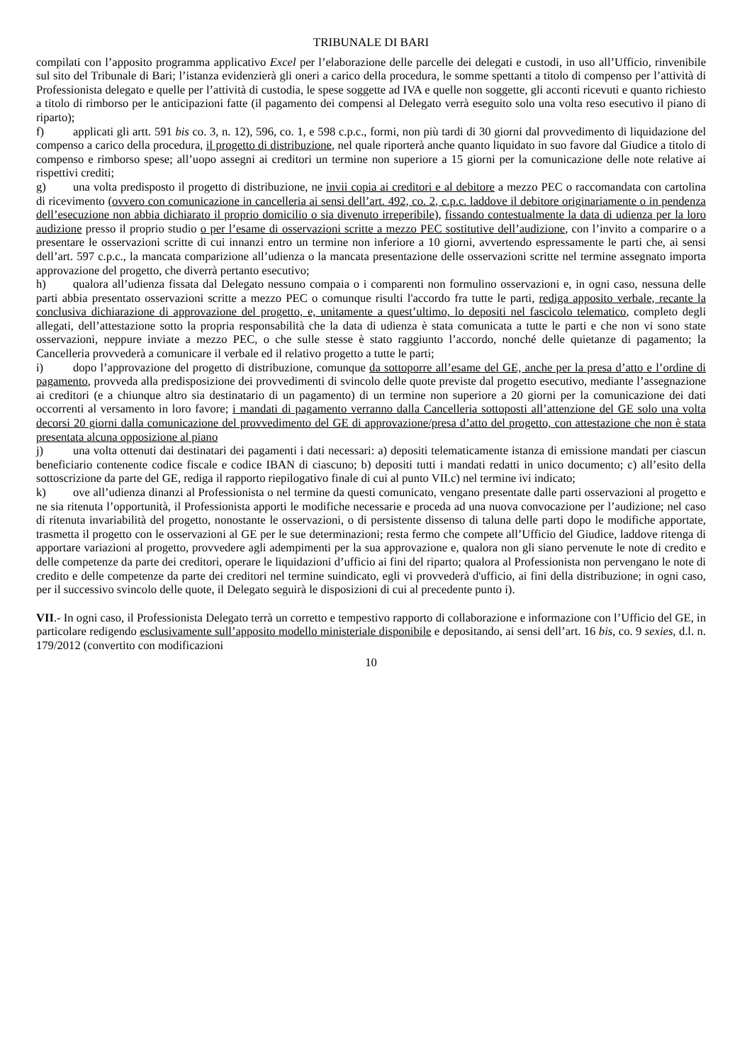TRIBUNALE DI BARI
compilati con l’apposito programma applicativo Excel per l’elaborazione delle parcelle dei delegati e custodi, in uso all’Ufficio, rinvenibile sul sito del Tribunale di Bari; l’istanza evidenzierà gli oneri a carico della procedura, le somme spettanti a titolo di compenso per l’attività di Professionista delegato e quelle per l’attività di custodia, le spese soggette ad IVA e quelle non soggette, gli acconti ricevuti e quanto richiesto a titolo di rimborso per le anticipazioni fatte (il pagamento dei compensi al Delegato verrà eseguito solo una volta reso esecutivo il piano di riparto);
f) applicati gli artt. 591 bis co. 3, n. 12), 596, co. 1, e 598 c.p.c., formi, non più tardi di 30 giorni dal provvedimento di liquidazione del compenso a carico della procedura, il progetto di distribuzione, nel quale riporterà anche quanto liquidato in suo favore dal Giudice a titolo di compenso e rimborso spese; all’uopo assegni ai creditori un termine non superiore a 15 giorni per la comunicazione delle note relative ai rispettivi crediti;
g) una volta predisposto il progetto di distribuzione, ne invii copia ai creditori e al debitore a mezzo PEC o raccomandata con cartolina di ricevimento (ovvero con comunicazione in cancelleria ai sensi dell’art. 492, co. 2, c.p.c. laddove il debitore originariamente o in pendenza dell’esecuzione non abbia dichiarato il proprio domicilio o sia divenuto irreperibile), fissando contestualmente la data di udienza per la loro audizione presso il proprio studio o per l’esame di osservazioni scritte a mezzo PEC sostitutive dell’audizione, con l’invito a comparire o a presentare le osservazioni scritte di cui innanzi entro un termine non inferiore a 10 giorni, avvertendo espressamente le parti che, ai sensi dell’art. 597 c.p.c., la mancata comparizione all’udienza o la mancata presentazione delle osservazioni scritte nel termine assegnato importa approvazione del progetto, che diverrà pertanto esecutivo;
h) qualora all’udienza fissata dal Delegato nessuno compaia o i comparenti non formulino osservazioni e, in ogni caso, nessuna delle parti abbia presentato osservazioni scritte a mezzo PEC o comunque risulti l'accordo fra tutte le parti, rediga apposito verbale, recante la conclusiva dichiarazione di approvazione del progetto, e, unitamente a quest’ultimo, lo depositi nel fascicolo telematico, completo degli allegati, dell’attestazione sotto la propria responsabilità che la data di udienza è stata comunicata a tutte le parti e che non vi sono state osservazioni, neppure inviate a mezzo PEC, o che sulle stesse è stato raggiunto l’accordo, nonché delle quietanze di pagamento; la Cancelleria provvederà a comunicare il verbale ed il relativo progetto a tutte le parti;
i) dopo l’approvazione del progetto di distribuzione, comunque da sottoporre all’esame del GE, anche per la presa d’atto e l’ordine di pagamento, provveda alla predisposizione dei provvedimenti di svincolo delle quote previste dal progetto esecutivo, mediante l’assegnazione ai creditori (e a chiunque altro sia destinatario di un pagamento) di un termine non superiore a 20 giorni per la comunicazione dei dati occorrenti al versamento in loro favore; i mandati di pagamento verranno dalla Cancelleria sottoposti all’attenzione del GE solo una volta decorsi 20 giorni dalla comunicazione del provvedimento del GE di approvazione/presa d’atto del progetto, con attestazione che non è stata presentata alcuna opposizione al piano
j) una volta ottenuti dai destinatari dei pagamenti i dati necessari: a) depositi telematicamente istanza di emissione mandati per ciascun beneficiario contenente codice fiscale e codice IBAN di ciascuno; b) depositi tutti i mandati redatti in unico documento; c) all’esito della sottoscrizione da parte del GE, rediga il rapporto riepilogativo finale di cui al punto VII.c) nel termine ivi indicato;
k) ove all’udienza dinanzi al Professionista o nel termine da questi comunicato, vengano presentate dalle parti osservazioni al progetto e ne sia ritenuta l’opportunità, il Professionista apporti le modifiche necessarie e proceda ad una nuova convocazione per l’audizione; nel caso di ritenuta invariabilità del progetto, nonostante le osservazioni, o di persistente dissenso di taluna delle parti dopo le modifiche apportate, trasmetta il progetto con le osservazioni al GE per le sue determinazioni; resta fermo che compete all’Ufficio del Giudice, laddove ritenga di apportare variazioni al progetto, provvedere agli adempimenti per la sua approvazione e, qualora non gli siano pervenute le note di credito e delle competenze da parte dei creditori, operare le liquidazioni d’ufficio ai fini del riparto; qualora al Professionista non pervengano le note di credito e delle competenze da parte dei creditori nel termine suindicato, egli vi provvederà d'ufficio, ai fini della distribuzione; in ogni caso, per il successivo svincolo delle quote, il Delegato seguirà le disposizioni di cui al precedente punto i).
VII.- In ogni caso, il Professionista Delegato terrà un corretto e tempestivo rapporto di collaborazione e informazione con l’Ufficio del GE, in particolare redigendo esclusivamente sull’apposito modello ministeriale disponibile e depositando, ai sensi dell’art. 16 bis, co. 9 sexies, d.l. n. 179/2012 (convertito con modificazioni
10